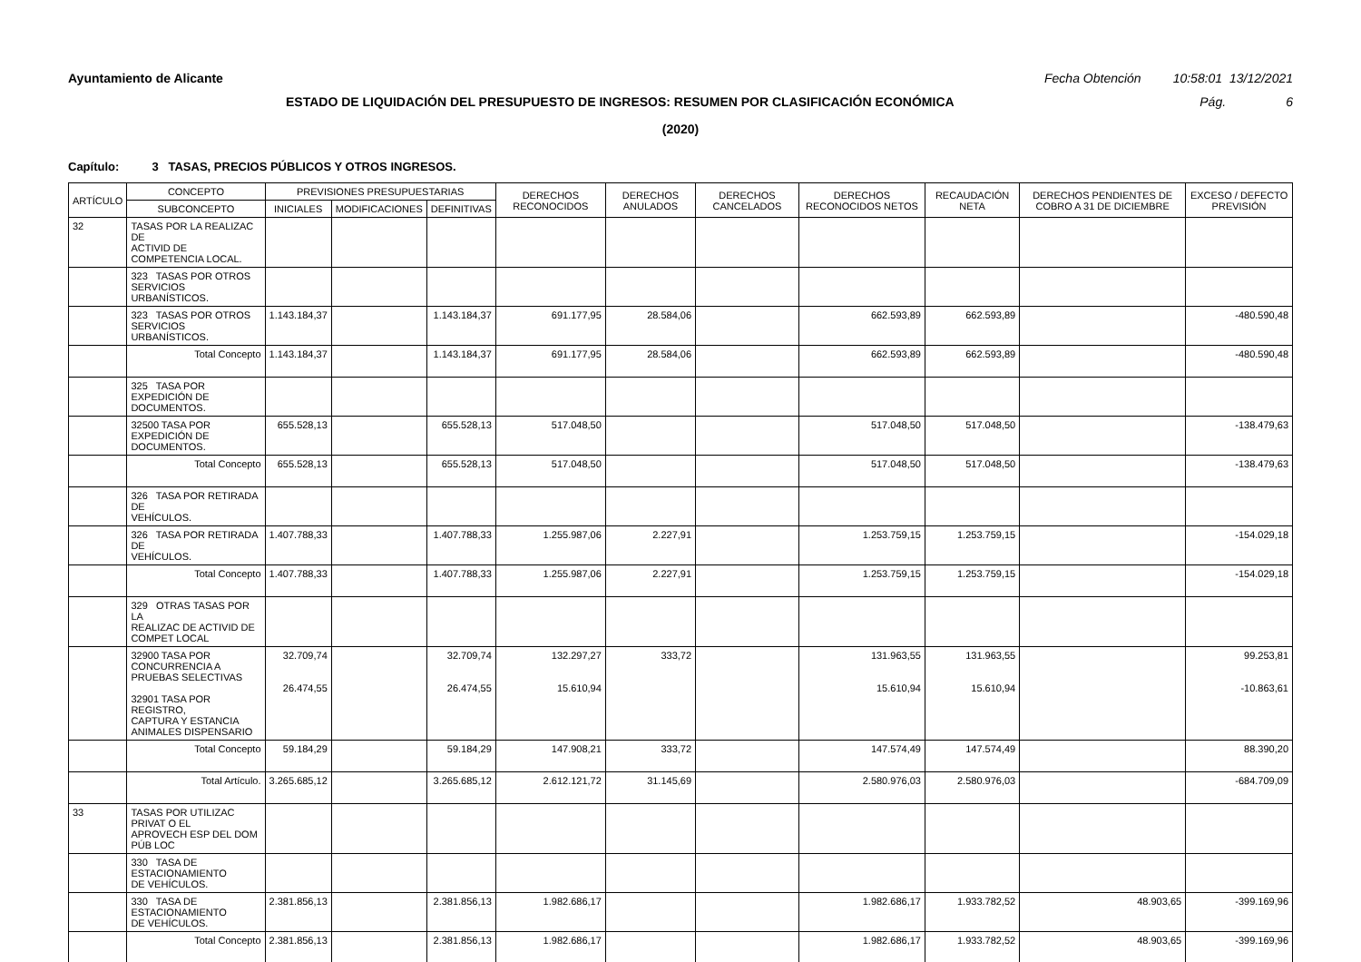Ayuntamiento de Alicante Fecha Obtención 10:58:01 13/12/2021
ESTADO DE LIQUIDACIÓN DEL PRESUPUESTO DE INGRESOS: RESUMEN POR CLASIFICACIÓN ECONÓMICA Pág. 6
(2020)
Capítulo: 3 TASAS, PRECIOS PÚBLICOS Y OTROS INGRESOS.
| ARTÍCULO | CONCEPTO | PREVISIONES PRESUPUESTARIAS | | | DERECHOS RECONOCIDOS | DERECHOS ANULADOS | DERECHOS CANCELADOS | DERECHOS RECONOCIDOS NETOS | RECAUDACIÓN NETA | DERECHOS PENDIENTES DE COBRO A 31 DE DICIEMBRE | EXCESO / DEFECTO PREVISIÓN |
| --- | --- | --- | --- | --- | --- | --- | --- | --- | --- | --- | --- |
| | SUBCONCEPTO | INICIALES | MODIFICACIONES | DEFINITIVAS | | | | | | | |
| 32 | TASAS POR LA REALIZAC DE ACTIVID DE COMPETENCIA LOCAL. | | | | | | | | | | |
| | 323 TASAS POR OTROS SERVICIOS URBANÍSTICOS. | | | | | | | | | | |
| | 323 TASAS POR OTROS SERVICIOS URBANÍSTICOS. | 1.143.184,37 | | 1.143.184,37 | 691.177,95 | 28.584,06 | | 662.593,89 | 662.593,89 | | -480.590,48 |
| | Total Concepto | 1.143.184,37 | | 1.143.184,37 | 691.177,95 | 28.584,06 | | 662.593,89 | 662.593,89 | | -480.590,48 |
| | 325 TASA POR EXPEDICIÓN DE DOCUMENTOS. | | | | | | | | | | |
| | 32500 TASA POR EXPEDICIÓN DE DOCUMENTOS. | 655.528,13 | | 655.528,13 | 517.048,50 | | | 517.048,50 | 517.048,50 | | -138.479,63 |
| | Total Concepto | 655.528,13 | | 655.528,13 | 517.048,50 | | | 517.048,50 | 517.048,50 | | -138.479,63 |
| | 326 TASA POR RETIRADA DE VEHÍCULOS. | | | | | | | | | | |
| | 326 TASA POR RETIRADA DE VEHÍCULOS. | 1.407.788,33 | | 1.407.788,33 | 1.255.987,06 | 2.227,91 | | 1.253.759,15 | 1.253.759,15 | | -154.029,18 |
| | Total Concepto | 1.407.788,33 | | 1.407.788,33 | 1.255.987,06 | 2.227,91 | | 1.253.759,15 | 1.253.759,15 | | -154.029,18 |
| | 329 OTRAS TASAS POR LA REALIZAC DE ACTIVID DE COMPET LOCAL | | | | | | | | | | |
| | 32900 TASA POR CONCURRENCIA A PRUEBAS SELECTIVAS 32901 TASA POR REGISTRO, CAPTURA Y ESTANCIA ANIMALES DISPENSARIO | 32.709,74 26.474,55 | | 32.709,74 26.474,55 | 132.297,27 15.610,94 | 333,72 | | 131.963,55 15.610,94 | 131.963,55 15.610,94 | | 99.253,81 -10.863,61 |
| | Total Concepto | 59.184,29 | | 59.184,29 | 147.908,21 | 333,72 | | 147.574,49 | 147.574,49 | | 88.390,20 |
| | Total Artículo. | 3.265.685,12 | | 3.265.685,12 | 2.612.121,72 | 31.145,69 | | 2.580.976,03 | 2.580.976,03 | | -684.709,09 |
| 33 | TASAS POR UTILIZAC PRIVAT O EL APROVECH ESP DEL DOM PÚB LOC | | | | | | | | | | |
| | 330 TASA DE ESTACIONAMIENTO DE VEHÍCULOS. | | | | | | | | | | |
| | 330 TASA DE ESTACIONAMIENTO DE VEHÍCULOS. | 2.381.856,13 | | 2.381.856,13 | 1.982.686,17 | | | 1.982.686,17 | 1.933.782,52 | 48.903,65 | -399.169,96 |
| | Total Concepto | 2.381.856,13 | | 2.381.856,13 | 1.982.686,17 | | | 1.982.686,17 | 1.933.782,52 | 48.903,65 | -399.169,96 |